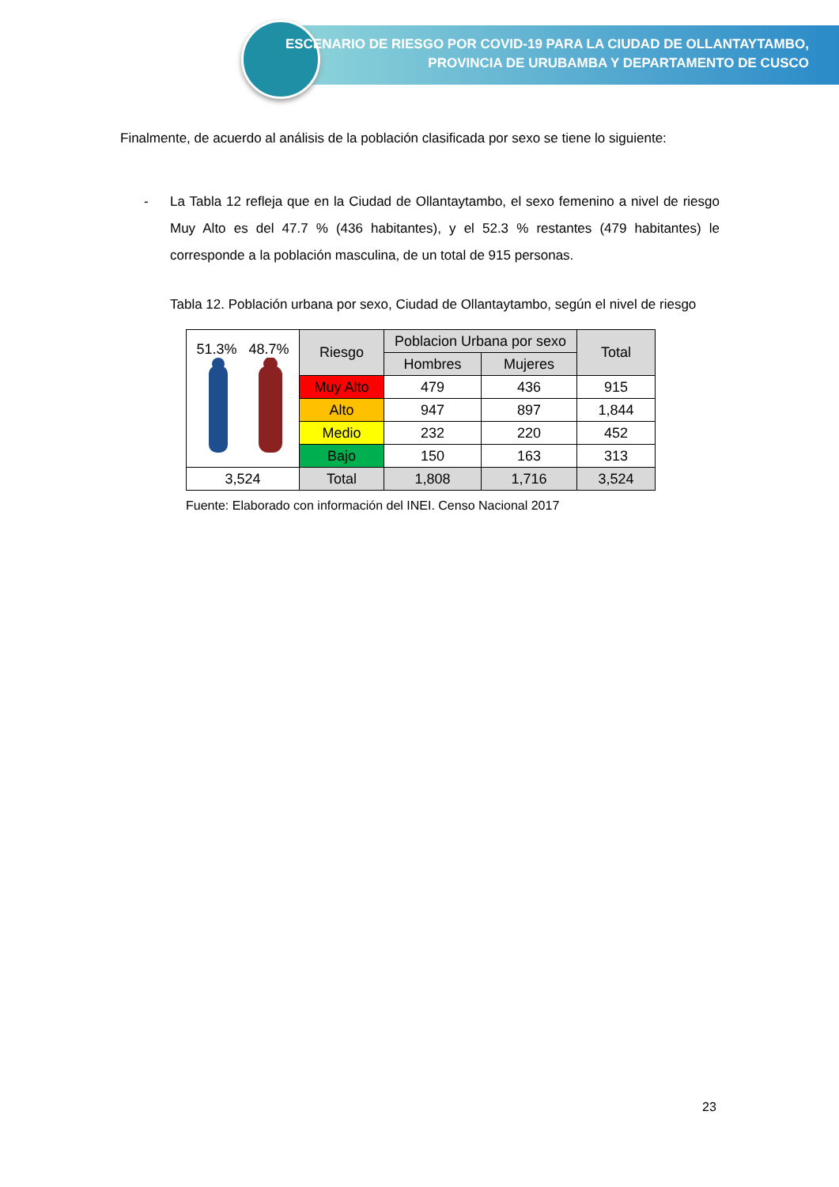ESCENARIO DE RIESGO POR COVID-19 PARA LA CIUDAD DE OLLANTAYTAMBO,
PROVINCIA DE URUBAMBA Y DEPARTAMENTO DE CUSCO
Finalmente, de acuerdo al análisis de la población clasificada por sexo se tiene lo siguiente:
- La Tabla 12 refleja que en la Ciudad de Ollantaytambo, el sexo femenino a nivel de riesgo Muy Alto es del 47.7 % (436 habitantes), y el 52.3 % restantes (479 habitantes) le corresponde a la población masculina, de un total de 915 personas.
Tabla 12. Población urbana por sexo, Ciudad de Ollantaytambo, según el nivel de riesgo
| 51.3% 48.7% | Riesgo | Poblacion Urbana por sexo | | Total |
| | | Hombres | Mujeres | |
| | Muy Alto | 479 | 436 | 915 |
| | Alto | 947 | 897 | 1,844 |
| | Medio | 232 | 220 | 452 |
| | Bajo | 150 | 163 | 313 |
| 3,524 | Total | 1,808 | 1,716 | 3,524 |
Fuente: Elaborado con información del INEI. Censo Nacional 2017
23